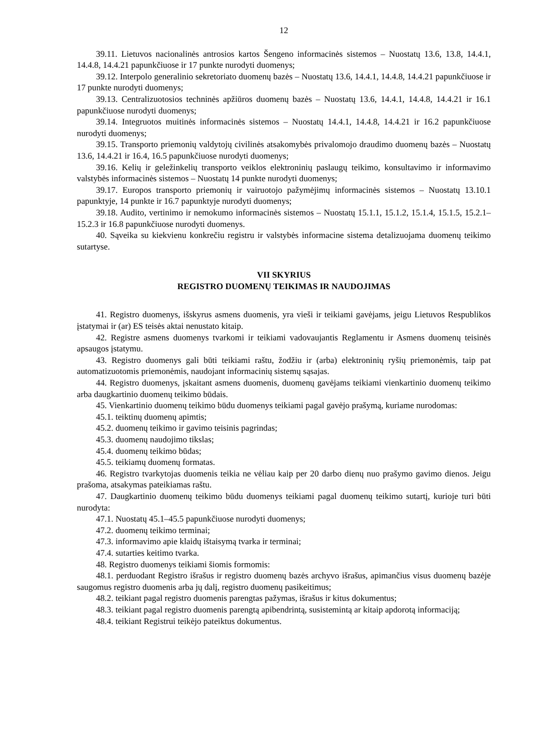12
39.11. Lietuvos nacionalinės antrosios kartos Šengeno informacinės sistemos – Nuostatų 13.6, 13.8, 14.4.1, 14.4.8, 14.4.21 papunkčiuose ir 17 punkte nurodyti duomenys;
39.12. Interpolo generalinio sekretoriato duomenų bazės – Nuostatų 13.6, 14.4.1, 14.4.8, 14.4.21 papunkčiuose ir 17 punkte nurodyti duomenys;
39.13. Centralizuotosios techninės apžiūros duomenų bazės – Nuostatų 13.6, 14.4.1, 14.4.8, 14.4.21 ir 16.1 papunkčiuose nurodyti duomenys;
39.14. Integruotos muitinės informacinės sistemos – Nuostatų 14.4.1, 14.4.8, 14.4.21 ir 16.2 papunkčiuose nurodyti duomenys;
39.15. Transporto priemonių valdytojų civilinės atsakomybės privalomojo draudimo duomenų bazės – Nuostatų 13.6, 14.4.21 ir 16.4, 16.5 papunkčiuose nurodyti duomenys;
39.16. Kelių ir geležinkelių transporto veiklos elektroninių paslaugų teikimo, konsultavimo ir informavimo valstybės informacinės sistemos – Nuostatų 14 punkte nurodyti duomenys;
39.17. Europos transporto priemonių ir vairuotojo pažymėjimų informacinės sistemos – Nuostatų 13.10.1 papunktyje, 14 punkte ir 16.7 papunktyje nurodyti duomenys;
39.18. Audito, vertinimo ir nemokumo informacinės sistemos – Nuostatų 15.1.1, 15.1.2, 15.1.4, 15.1.5, 15.2.1–15.2.3 ir 16.8 papunkčiuose nurodyti duomenys.
40. Sąveika su kiekvienu konkrečiu registru ir valstybės informacine sistema detalizuojama duomenų teikimo sutartyse.
VII SKYRIUS
REGISTRO DUOMENŲ TEIKIMAS IR NAUDOJIMAS
41. Registro duomenys, išskyrus asmens duomenis, yra vieši ir teikiami gavėjams, jeigu Lietuvos Respublikos įstatymai ir (ar) ES teisės aktai nenustato kitaip.
42. Registre asmens duomenys tvarkomi ir teikiami vadovaujantis Reglamentu ir Asmens duomenų teisinės apsaugos įstatymu.
43. Registro duomenys gali būti teikiami raštu, žodžiu ir (arba) elektroninių ryšių priemonėmis, taip pat automatizuotomis priemonėmis, naudojant informacinių sistemų sąsajas.
44. Registro duomenys, įskaitant asmens duomenis, duomenų gavėjams teikiami vienkartinio duomenų teikimo arba daugkartinio duomenų teikimo būdais.
45. Vienkartinio duomenų teikimo būdu duomenys teikiami pagal gavėjo prašymą, kuriame nurodomas:
45.1. teiktinų duomenų apimtis;
45.2. duomenų teikimo ir gavimo teisinis pagrindas;
45.3. duomenų naudojimo tikslas;
45.4. duomenų teikimo būdas;
45.5. teikiamų duomenų formatas.
46. Registro tvarkytojas duomenis teikia ne vėliau kaip per 20 darbo dienų nuo prašymo gavimo dienos. Jeigu prašoma, atsakymas pateikiamas raštu.
47. Daugkartinio duomenų teikimo būdu duomenys teikiami pagal duomenų teikimo sutartį, kurioje turi būti nurodyta:
47.1. Nuostatų 45.1–45.5 papunkčiuose nurodyti duomenys;
47.2. duomenų teikimo terminai;
47.3. informavimo apie klaidų ištaisymą tvarka ir terminai;
47.4. sutarties keitimo tvarka.
48. Registro duomenys teikiami šiomis formomis:
48.1. perduodant Registro išrašus ir registro duomenų bazės archyvo išrašus, apimančius visus duomenų bazėje saugomus registro duomenis arba jų dalį, registro duomenų pasikeitimus;
48.2. teikiant pagal registro duomenis parengtas pažymas, išrašus ir kitus dokumentus;
48.3. teikiant pagal registro duomenis parengtą apibendrintą, susistemintą ar kitaip apdorotą informaciją;
48.4. teikiant Registrui teikėjo pateiktus dokumentus.